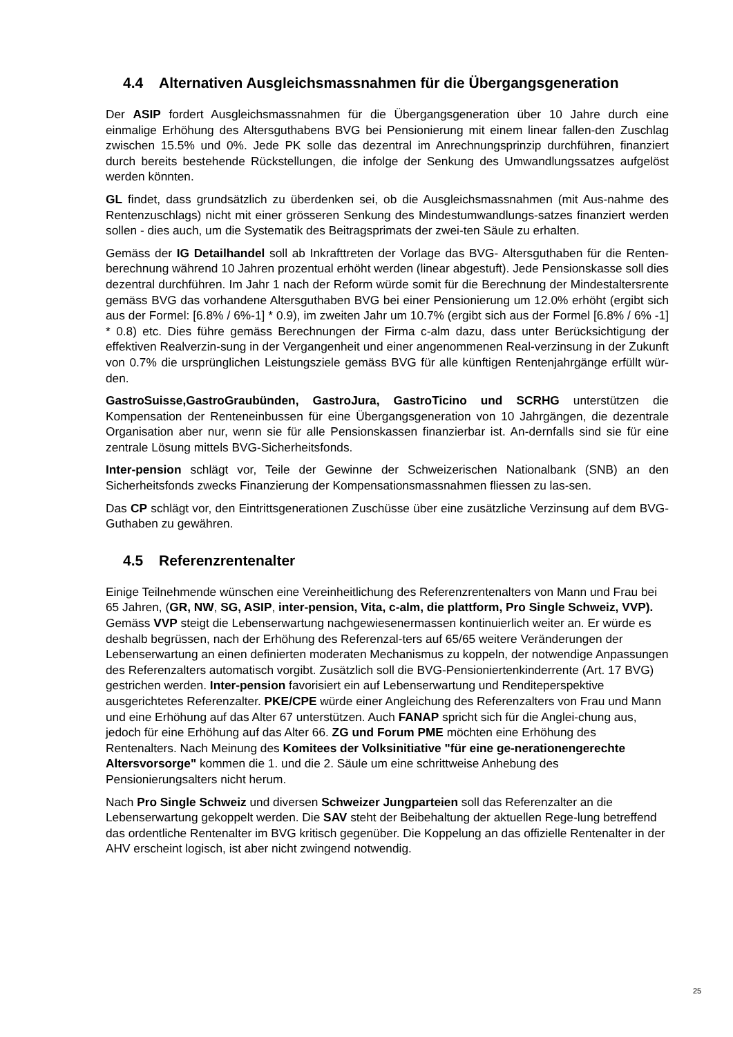4.4 Alternativen Ausgleichsmassnahmen für die Übergangsgeneration
Der ASIP fordert Ausgleichsmassnahmen für die Übergangsgeneration über 10 Jahre durch eine einmalige Erhöhung des Altersguthabens BVG bei Pensionierung mit einem linear fallen-den Zuschlag zwischen 15.5% und 0%. Jede PK solle das dezentral im Anrechnungsprinzip durchführen, finanziert durch bereits bestehende Rückstellungen, die infolge der Senkung des Umwandlungssatzes aufgelöst werden könnten.
GL findet, dass grundsätzlich zu überdenken sei, ob die Ausgleichsmassnahmen (mit Aus-nahme des Rentenzuschlags) nicht mit einer grösseren Senkung des Mindestumwandlungs-satzes finanziert werden sollen - dies auch, um die Systematik des Beitragsprimats der zwei-ten Säule zu erhalten.
Gemäss der IG Detailhandel soll ab Inkrafttreten der Vorlage das BVG- Altersguthaben für die Renten-berechnung während 10 Jahren prozentual erhöht werden (linear abgestuft). Jede Pensionskasse soll dies dezentral durchführen. Im Jahr 1 nach der Reform würde somit für die Berechnung der Mindestaltersrente gemäss BVG das vorhandene Altersguthaben BVG bei einer Pensionierung um 12.0% erhöht (ergibt sich aus der Formel: [6.8% / 6%-1] * 0.9), im zweiten Jahr um 10.7% (ergibt sich aus der Formel [6.8% / 6% -1] * 0.8) etc. Dies führe gemäss Berechnungen der Firma c-alm dazu, dass unter Berücksichtigung der effektiven Realverzin-sung in der Vergangenheit und einer angenommenen Real-verzinsung in der Zukunft von 0.7% die ursprünglichen Leistungsziele gemäss BVG für alle künftigen Rentenjahrgänge erfüllt wür-den.
GastroSuisse,GastroGraubünden, GastroJura, GastroTicino und SCRHG unterstützen die Kompensation der Renteneinbussen für eine Übergangsgeneration von 10 Jahrgängen, die dezentrale Organisation aber nur, wenn sie für alle Pensionskassen finanzierbar ist. An-dernfalls sind sie für eine zentrale Lösung mittels BVG-Sicherheitsfonds.
Inter-pension schlägt vor, Teile der Gewinne der Schweizerischen Nationalbank (SNB) an den Sicherheitsfonds zwecks Finanzierung der Kompensationsmassnahmen fliessen zu las-sen.
Das CP schlägt vor, den Eintrittsgenerationen Zuschüsse über eine zusätzliche Verzinsung auf dem BVG-Guthaben zu gewähren.
4.5 Referenzrentenalter
Einige Teilnehmende wünschen eine Vereinheitlichung des Referenzrentenalters von Mann und Frau bei 65 Jahren, (GR, NW, SG, ASIP, inter-pension, Vita, c-alm, die plattform, Pro Single Schweiz, VVP). Gemäss VVP steigt die Lebenserwartung nachgewiesenermassen kontinuierlich weiter an. Er würde es deshalb begrüssen, nach der Erhöhung des Referenzal-ters auf 65/65 weitere Veränderungen der Lebenserwartung an einen definierten moderaten Mechanismus zu koppeln, der notwendige Anpassungen des Referenzalters automatisch vorgibt. Zusätzlich soll die BVG-Pensioniertenkinderrente (Art. 17 BVG) gestrichen werden. Inter-pension favorisiert ein auf Lebenserwartung und Renditeperspektive ausgerichtetes Referenzalter. PKE/CPE würde einer Angleichung des Referenzalters von Frau und Mann und eine Erhöhung auf das Alter 67 unterstützen. Auch FANAP spricht sich für die Anglei-chung aus, jedoch für eine Erhöhung auf das Alter 66. ZG und Forum PME möchten eine Erhöhung des Rentenalters. Nach Meinung des Komitees der Volksinitiative "für eine ge-nerationengerechte Altersvorsorge" kommen die 1. und die 2. Säule um eine schrittweise Anhebung des Pensionierungsalters nicht herum.
Nach Pro Single Schweiz und diversen Schweizer Jungparteien soll das Referenzalter an die Lebenserwartung gekoppelt werden. Die SAV steht der Beibehaltung der aktuellen Rege-lung betreffend das ordentliche Rentenalter im BVG kritisch gegenüber. Die Koppelung an das offizielle Rentenalter in der AHV erscheint logisch, ist aber nicht zwingend notwendig.
25